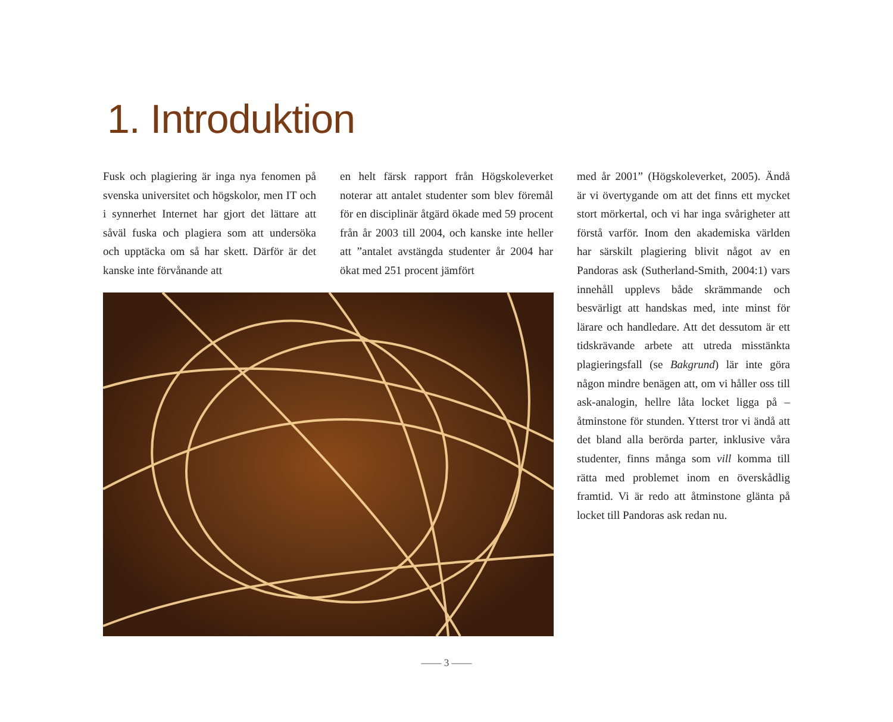1. Introduktion
Fusk och plagiering är inga nya fenomen på svenska universitet och högskolor, men IT och i synnerhet Internet har gjort det lättare att såväl fuska och plagiera som att undersöka och upptäcka om så har skett. Därför är det kanske inte förvånande att
en helt färsk rapport från Högskoleverket noterar att antalet studenter som blev föremål för en disciplinär åtgärd ökade med 59 procent från år 2003 till 2004, och kanske inte heller att ”antalet avstängda studenter år 2004 har ökat med 251 procent jämfört
med år 2001” (Högskoleverket, 2005). Ändå är vi övertygande om att det finns ett mycket stort mörkertal, och vi har inga svårigheter att förstå varför. Inom den akademiska världen har särskilt plagiering blivit något av en Pandoras ask (Sutherland-Smith, 2004:1) vars innehåll upplevs både skrämmande och besvärligt att handskas med, inte minst för lärare och handledare. Att det dessutom är ett tidskrävande arbete att utreda misstänkta plagieringsfall (se Bakgrund) lär inte göra någon mindre benägen att, om vi håller oss till ask-analogin, hellre låta locket ligga på – åtminstone för stunden. Ytterst tror vi ändå att det bland alla berörda parter, inklusive våra studenter, finns många som vill komma till rätta med problemet inom en överskådlig framtid. Vi är redo att åtminstone glänta på locket till Pandoras ask redan nu.
—— 3 ——